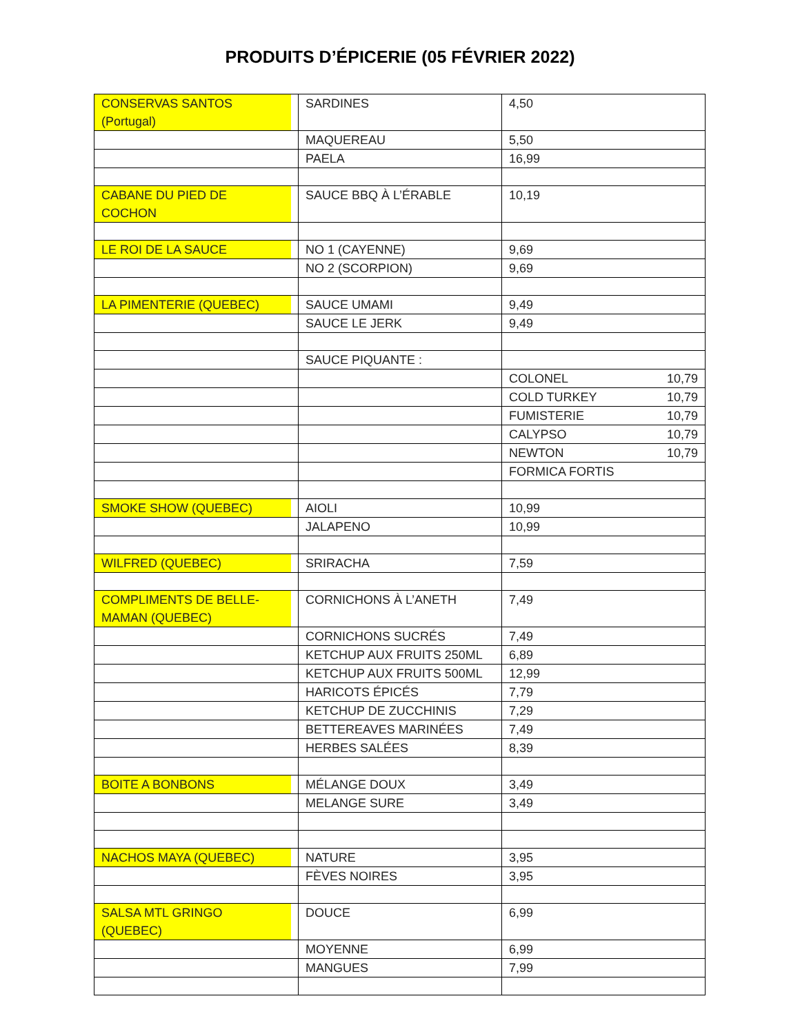PRODUITS D’ÉPICERIE (05 FÉVRIER 2022)
| CONSERVAS SANTOS (Portugal) | SARDINES | 4,50 |
| | MAQUEREAU | 5,50 |
| | PAELA | 16,99 |
| CABANE DU PIED DE COCHON | SAUCE BBQ À L’ÉRABLE | 10,19 |
| LE ROI DE LA SAUCE | NO 1 (CAYENNE) | 9,69 |
| | NO 2 (SCORPION) | 9,69 |
| LA PIMENTERIE (QUEBEC) | SAUCE UMAMI | 9,49 |
| | SAUCE LE JERK | 9,49 |
| | SAUCE PIQUANTE : | |
| | | COLONEL 10,79 |
| | | COLD TURKEY 10,79 |
| | | FUMISTERIE 10,79 |
| | | CALYPSO 10,79 |
| | | NEWTON 10,79 |
| | | FORMICA FORTIS |
| SMOKE SHOW (QUEBEC) | AIOLI | 10,99 |
| | JALAPENO | 10,99 |
| WILFRED (QUEBEC) | SRIRACHA | 7,59 |
| COMPLIMENTS DE BELLE- MAMAN (QUEBEC) | CORNICHONS À L’ANETH | 7,49 |
| | CORNICHONS SUCRÉS | 7,49 |
| | KETCHUP AUX FRUITS 250ML | 6,89 |
| | KETCHUP AUX FRUITS 500ML | 12,99 |
| | HARICOTS ÉPICÉS | 7,79 |
| | KETCHUP DE ZUCCHINIS | 7,29 |
| | BETTEREAVES MARINÉES | 7,49 |
| | HERBES SALÉES | 8,39 |
| BOITE A BONBONS | MÉLANGE DOUX | 3,49 |
| | MELANGE SURE | 3,49 |
| NACHOS MAYA (QUEBEC) | NATURE | 3,95 |
| | FÈVES NOIRES | 3,95 |
| SALSA MTL GRINGO (QUEBEC) | DOUCE | 6,99 |
| | MOYENNE | 6,99 |
| | MANGUES | 7,99 |